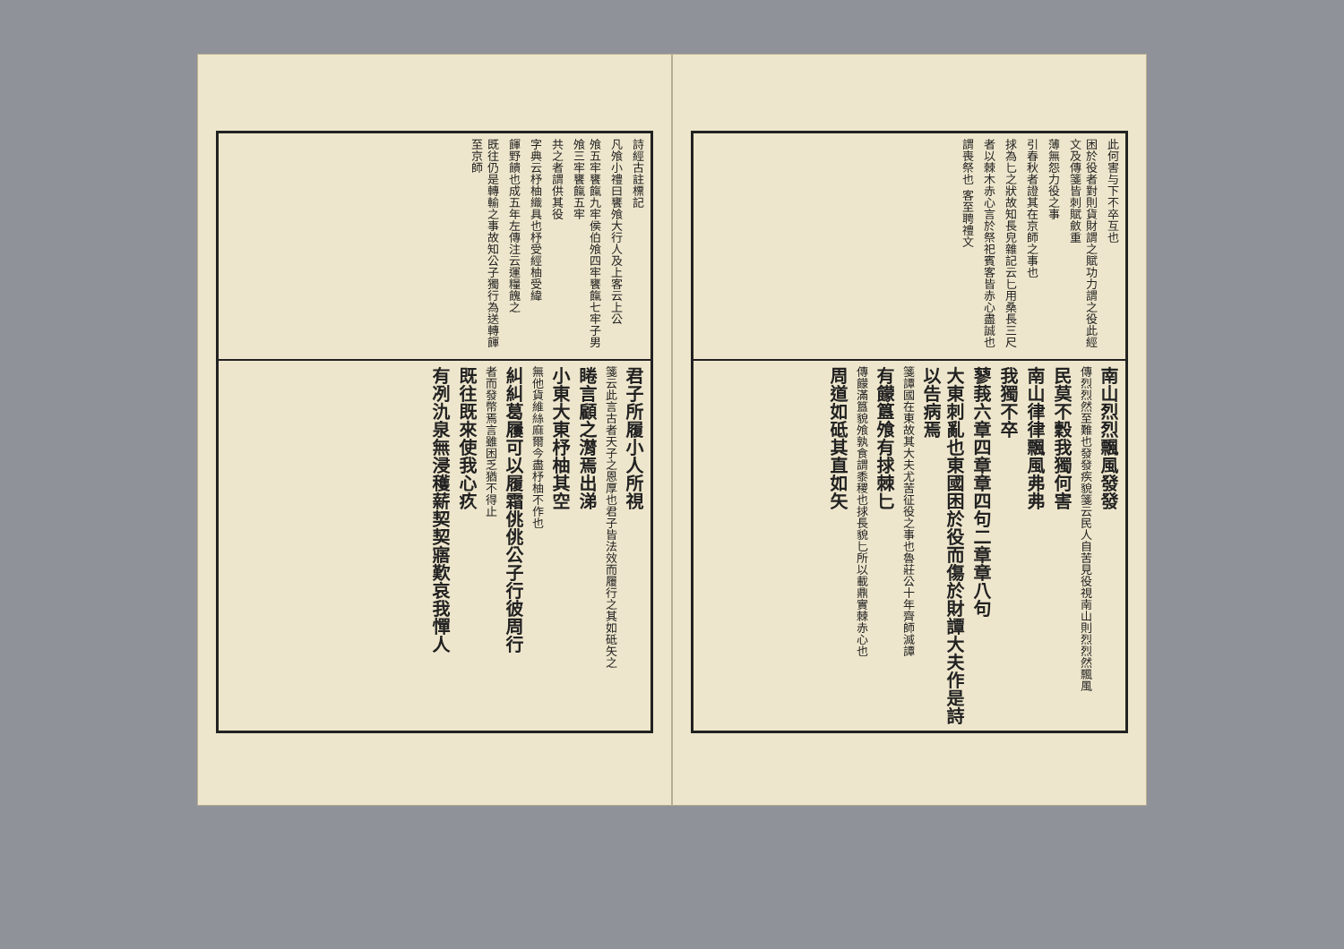詩經古註標記
凡飧小禮曰饔飧大行人及上客云上公
飧五牢饔餼九牢侯伯飧四牢饔餼七牢子男飧三牢饔餼五牢
共之者謂供其役
字典云杼柚織具也杼受經柚受緯
餫野饋也成五年左傳注云運糧餽之
既往仍是轉輸之事故知公子獨行為送轉餫至京師
君子所履小人所視
箋云此言古者天子之恩厚也君子皆法效而履行之其如砥矢之
睠言顧之潸焉出涕
小東大東杼柚其空
無他貨維絲麻爾今盡杼柚不作也
糾糾葛屨可以履霜佻佻公子行彼周行
者而發幣焉言雖困乏猶不得止
既往既來使我心疚
有冽氿泉無浸穫薪契契寤歎哀我憚人
此何害与下不卒互也
困於役者對則貨財謂之賦功力謂之役此經文及傳箋皆刺賦斂重
薄無怨力役之事
引春秋者證其在京師之事也
捄為匕之狀故知長皃雜記云匕用桑長三尺
者以棘木赤心言於祭祀賓客皆赤心盡誠也
謂喪祭也 客至聘禮文
南山烈烈飄風發發
傳烈烈然至難也發發疾貌箋云民人自苦見役視南山則烈烈然飄風
民莫不穀我獨何害
南山律律飄風弗弗
我獨不卒
蓼莪六章四章章四句二章章八句
大東刺亂也東國困於役而傷於財譚大夫作是詩以告病焉
箋譚國在東故其大夫尤苦征役之事也魯莊公十年齊師滅譚
有饛簋飧有捄棘匕
傳饛滿簋貌飧孰食謂黍稷也捄長貌匕所以載鼎實棘赤心也
周道如砥其直如矢